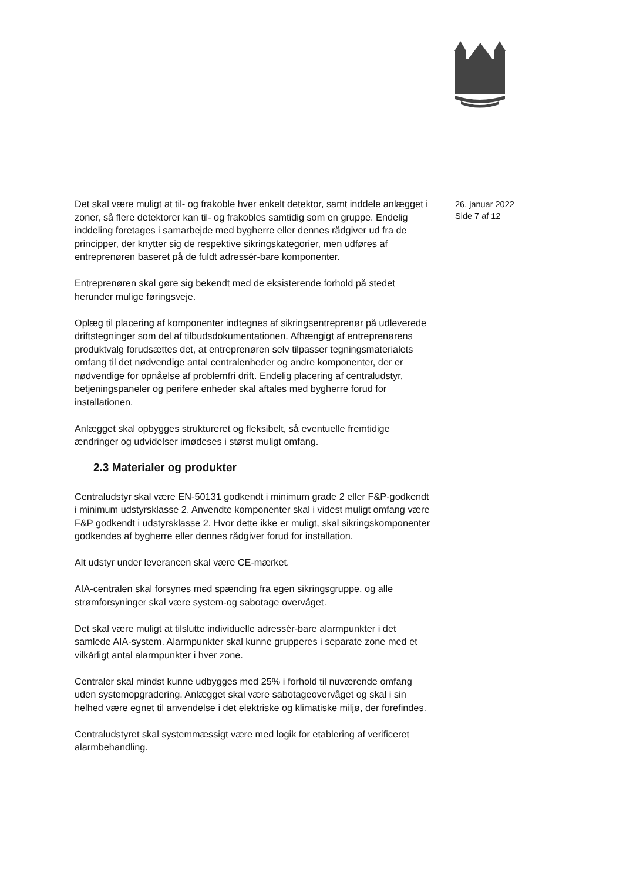Det skal være muligt at til- og frakoble hver enkelt detektor, samt inddele anlægget i zoner, så flere detektorer kan til- og frakobles samtidig som en gruppe. Endelig inddeling foretages i samarbejde med bygherre eller dennes rådgiver ud fra de principper, der knytter sig de respektive sikringskategorier, men udføres af entreprenøren baseret på de fuldt adressér-bare komponenter.
Entreprenøren skal gøre sig bekendt med de eksisterende forhold på stedet herunder mulige føringsveje.
Oplæg til placering af komponenter indtegnes af sikringsentreprenør på udleverede driftstegninger som del af tilbudsdokumentationen. Afhængigt af entreprenørens produktvalg forudsættes det, at entreprenøren selv tilpasser tegningsmaterialets omfang til det nødvendige antal centralenheder og andre komponenter, der er nødvendige for opnåelse af problemfri drift. Endelig placering af centraludstyr, betjeningspaneler og perifere enheder skal aftales med bygherre forud for installationen.
Anlægget skal opbygges struktureret og fleksibelt, så eventuelle fremtidige ændringer og udvidelser imødeses i størst muligt omfang.
2.3 Materialer og produkter
Centraludstyr skal være EN-50131 godkendt i minimum grade 2 eller F&P-godkendt i minimum udstyrsklasse 2. Anvendte komponenter skal i videst muligt omfang være F&P godkendt i udstyrsklasse 2. Hvor dette ikke er muligt, skal sikringskomponenter godkendes af bygherre eller dennes rådgiver forud for installation.
Alt udstyr under leverancen skal være CE-mærket.
AIA-centralen skal forsynes med spænding fra egen sikringsgruppe, og alle strømforsyninger skal være system-og sabotage overvåget.
Det skal være muligt at tilslutte individuelle adressér-bare alarmpunkter i det samlede AIA-system. Alarmpunkter skal kunne grupperes i separate zone med et vilkårligt antal alarmpunkter i hver zone.
Centraler skal mindst kunne udbygges med 25% i forhold til nuværende omfang uden systemopgradering. Anlægget skal være sabotageovervåget og skal i sin helhed være egnet til anvendelse i det elektriske og klimatiske miljø, der forefindes.
Centraludstyret skal systemmæssigt være med logik for etablering af verificeret alarmbehandling.
26. januar 2022
Side 7 af 12